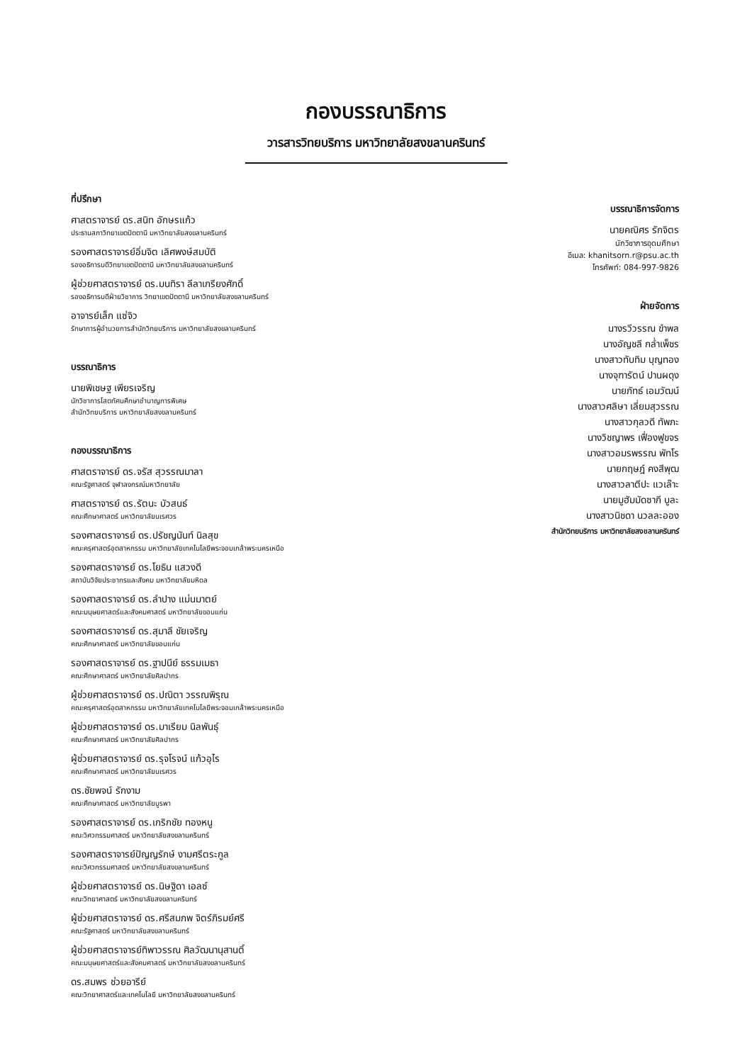กองบรรณาธิการ
วารสารวิทยบริการ มหาวิทยาลัยสงขลานครินทร์
ที่ปรึกษา
ศาสตราจารย์ ดร.สนิท อักษรแก้ว
ประธานสภาวิทยาเขตปัตตานี มหาวิทยาลัยสงขลานครินทร์
รองศาสตราจารย์อิ่มจิต เลิศพงษ์สมบัติ
รองอธิการบดีวิทยาเขตปัตตานี มหาวิทยาลัยสงขลานครินทร์
ผู้ช่วยศาสตราจารย์ ดร.มนทิรา ลีลาเกรียงศักดิ์
รองอธิการบดีฝ่ายวิชาการ วิทยาเขตปัตตานี มหาวิทยาลัยสงขลานครินทร์
อาจารย์เล็ก แซ่จิว
รักษาการผู้อำนวยการสำนักวิทยบริการ มหาวิทยาลัยสงขลานครินทร์
บรรณาธิการ
นายพิเชษฐ เพียรเจริญ
นักวิชาการโสตทัศนศึกษาชำนาญการพิเศษ
สำนักวิทยบริการ มหาวิทยาลัยสงขลานครินทร์
กองบรรณาธิการ
ศาสตราจารย์ ดร.จรัส สุวรรณมาลา
คณะรัฐศาสตร์ จุฬาลงกรณ์มหาวิทยาลัย
ศาสตราจารย์ ดร.รัตนะ บัวสนธ์
คณะศึกษาศาสตร์ มหาวิทยาลัยนเรศวร
รองศาสตราจารย์ ดร.ปรัชญนันท์ นิลสุข
คณะครุศาสตร์อุตสาหกรรม มหาวิทยาลัยเทคโนโลยีพระจอมเกล้าพระนครเหนือ
รองศาสตราจารย์ ดร.โยธิน แสวงดี
สถาบันวิจัยประชากรและสังคม มหาวิทยาลัยมหิดล
รองศาสตราจารย์ ดร.ลำปาง แม่นมาตย์
คณะมนุษยศาสตร์และสังคมศาสตร์ มหาวิทยาลัยขอนแก่น
รองศาสตราจารย์ ดร.สุมาลี ชัยเจริญ
คณะศึกษาศาสตร์ มหาวิทยาลัยขอนแก่น
รองศาสตราจารย์ ดร.ฐาปนีย์ ธรรมเมธา
คณะศึกษาศาสตร์ มหาวิทยาลัยศิลปากร
ผู้ช่วยศาสตราจารย์ ดร.ปณิตา วรรณพิรุณ
คณะครุศาสตร์อุตสาหกรรม มหาวิทยาลัยเทคโนโลยีพระจอมเกล้าพระนครเหนือ
ผู้ช่วยศาสตราจารย์ ดร.มาเรียม นิลพันธุ์
คณะศึกษาศาสตร์ มหาวิทยาลัยศิลปากร
ผู้ช่วยศาสตราจารย์ ดร.รุจโรจน์ แก้วอุไร
คณะศึกษาศาสตร์ มหาวิทยาลัยนเรศวร
ดร.ชัยพจน์ รักงาม
คณะศึกษาศาสตร์ มหาวิทยาลัยบูรพา
รองศาสตราจารย์ ดร.เกริกชัย ทองหนู
คณะวิศวกรรมศาสตร์ มหาวิทยาลัยสงขลานครินทร์
รองศาสตราจารย์ปัญญรักษ์ งามศรีตระกูล
คณะวิศวกรรมศาสตร์ มหาวิทยาลัยสงขลานครินทร์
ผู้ช่วยศาสตราจารย์ ดร.นิษฐิดา เอลซ์
คณะวิทยาศาสตร์ มหาวิทยาลัยสงขลานครินทร์
ผู้ช่วยศาสตราจารย์ ดร.ศรีสมภพ จิตร์ภิรมย์ศรี
คณะรัฐศาสตร์ มหาวิทยาลัยสงขลานครินทร์
ผู้ช่วยศาสตราจารย์ทิพาวรรณ ศิลวัฒนานุสานติ์
คณะมนุษยศาสตร์และสังคมศาสตร์ มหาวิทยาลัยสงขลานครินทร์
ดร.สมพร ช่วยอารีย์
คณะวิทยาศาสตร์และเทคโนโลยี มหาวิทยาลัยสงขลานครินทร์
บรรณาธิการจัดการ
นายคณิศร รักจิตร
นักวิชาการอุดมศึกษา
อีเมล: khanitsorn.r@psu.ac.th
โทรศัพท์: 084-997-9826
ฝ่ายจัดการ
นางรวีวรรณ ขำพล
นางอัญชลี กล่ำเพ็ชร
นางสาวทับทิม บุญทอง
นางจุฑารัตน์ ปานผดุง
นายภัทธ์ เอมวัฒน์
นางสาวศลิษา เลี่ยมสุวรรณ
นางสาวกุลวดี ทัพภะ
นางวิชญาพร เฟื่องฟูขจร
นางสาวอมรพรรณ พัทโร
นายกฤษฎ์ คงสีพุฒ
นางสาวลาตีปะ แวเล๊าะ
นายมูฮัมมัดซากี บูละ
นางสาวนิชดา นวลละออง
สำนักวิทยบริการ มหาวิทยาลัยสงขลานครินทร์